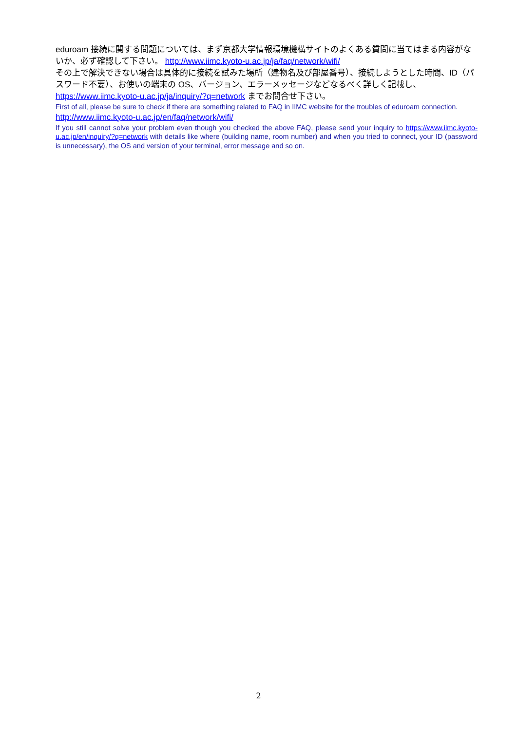eduroam 接続に関する問題については、まず京都大学情報環境機構サイトのよくある質問に当てはまる内容がないか、必ず確認して下さい。 http://www.iimc.kyoto-u.ac.jp/ja/faq/network/wifi/
その上で解決できない場合は具体的に接続を試みた場所（建物名及び部屋番号）、接続しようとした時間、ID（パスワード不要）、お使いの端末の OS、バージョン、エラーメッセージなどなるべく詳しく記載し、https://www.iimc.kyoto-u.ac.jp/ja/inquiry/?q=network までお問合せ下さい。
First of all, please be sure to check if there are something related to FAQ in IIMC website for the troubles of eduroam connection.
http://www.iimc.kyoto-u.ac.jp/en/faq/network/wifi/
If you still cannot solve your problem even though you checked the above FAQ, please send your inquiry to https://www.iimc.kyoto-u.ac.jp/en/inquiry/?q=network with details like where (building name, room number) and when you tried to connect, your ID (password is unnecessary), the OS and version of your terminal, error message and so on.
2